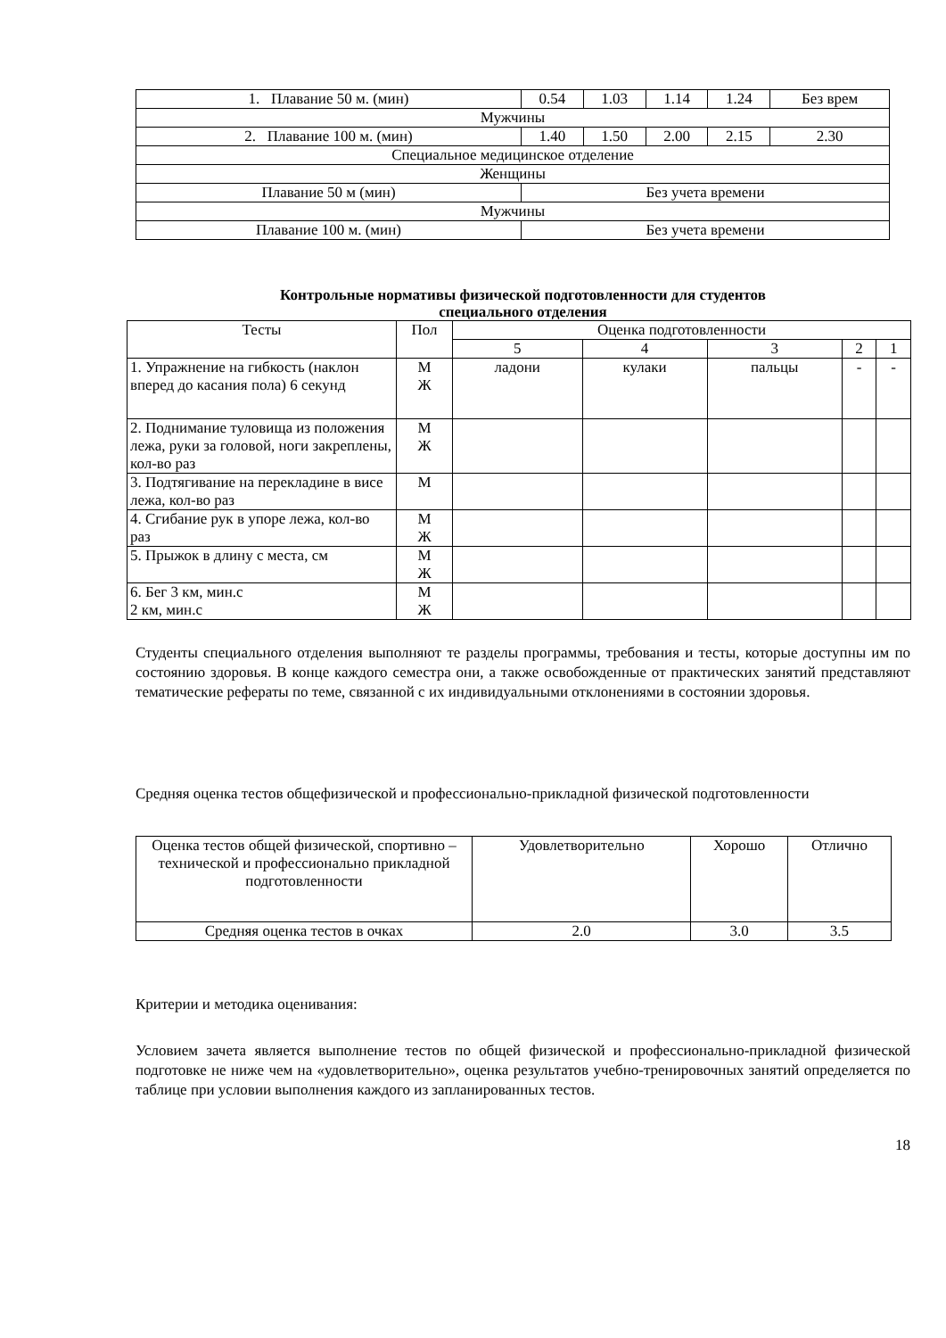| 1. Плавание 50 м. (мин) | 0.54 | 1.03 | 1.14 | 1.24 | Без врем |
| Мужчины | | | | | |
| 2. Плавание 100 м. (мин) | 1.40 | 1.50 | 2.00 | 2.15 | 2.30 |
| Специальное медицинское отделение | | | | | |
| Женщины | | | | | |
| Плавание 50 м (мин) | Без учета времени | | | | |
| Мужчины | | | | | |
| Плавание 100 м. (мин) | Без учета времени | | | | |
Контрольные нормативы физической подготовленности для студентов
специального отделения
| Тесты | Пол | Оценка подготовленности | | | | |
| --- | --- | --- | --- | --- | --- | --- |
| | | 5 | 4 | 3 | 2 | 1 |
| 1. Упражнение на гибкость (наклон вперед до касания пола) 6 секунд | М Ж | ладони | кулаки | пальцы | - | - |
| 2. Поднимание туловища из положения лежа, руки за головой, ноги закреплены, кол-во раз | М Ж | | | | | |
| 3. Подтягивание на перекладине в висе лежа, кол-во раз | М | | | | | |
| 4. Сгибание рук в упоре лежа, кол-во раз | М Ж | | | | | |
| 5. Прыжок в длину с места, см | М Ж | | | | | |
| 6. Бег 3 км, мин.с 2 км, мин.с | М Ж | | | | | |
Студенты специального отделения выполняют те разделы программы, требования и тесты, которые доступны им по состоянию здоровья. В конце каждого семестра они, а также освобожденные от практических занятий представляют тематические рефераты по теме, связанной с их индивидуальными отклонениями в состоянии здоровья.
Средняя оценка тестов общефизической и профессионально-прикладной физической подготовленности
| Оценка тестов общей физической, спортивно – технической и профессионально прикладной подготовленности | Удовлетворительно | Хорошо | Отлично |
| Средняя оценка тестов в очках | 2.0 | 3.0 | 3.5 |
Критерии и методика оценивания:
Условием зачета является выполнение тестов по общей физической и профессионально-прикладной физической подготовке не ниже чем на «удовлетворительно», оценка результатов учебно-тренировочных занятий определяется по таблице при условии выполнения каждого из запланированных тестов.
18